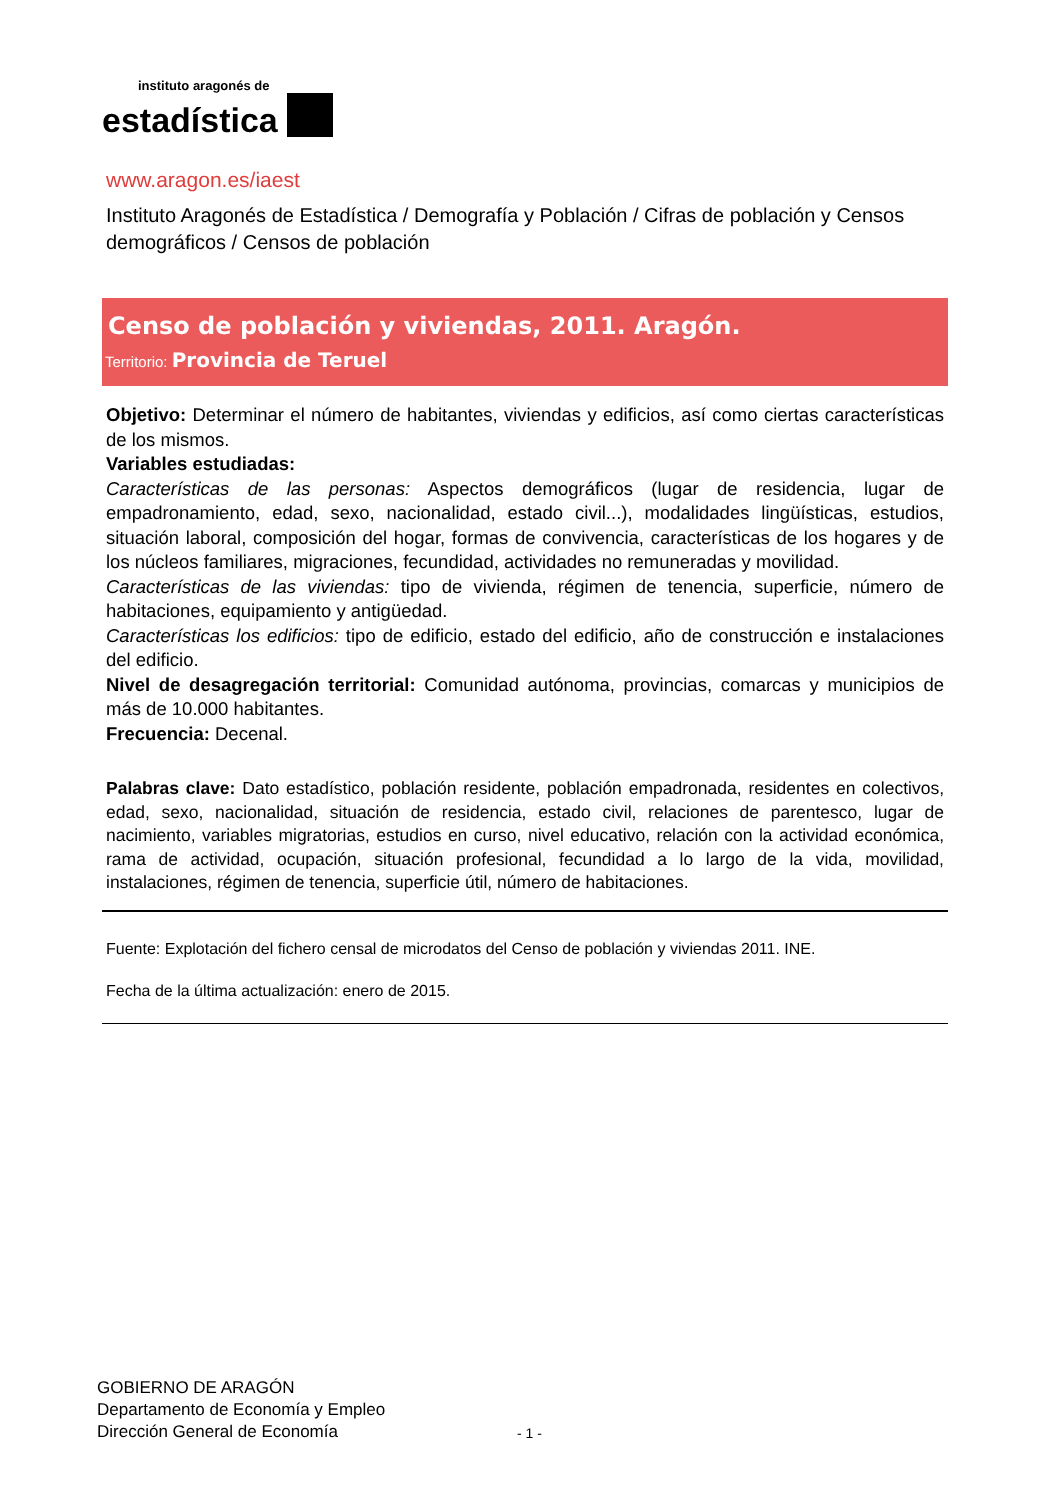instituto aragonés de
estadística
www.aragon.es/iaest
Instituto Aragonés de Estadística / Demografía y Población / Cifras de población y Censos demográficos / Censos de población
Censo de población y viviendas, 2011. Aragón.
Territorio: Provincia de Teruel
Objetivo: Determinar el número de habitantes, viviendas y edificios, así como ciertas características de los mismos.
Variables estudiadas:
Características de las personas: Aspectos demográficos (lugar de residencia, lugar de empadronamiento, edad, sexo, nacionalidad, estado civil...), modalidades lingüísticas, estudios, situación laboral, composición del hogar, formas de convivencia, características de los hogares y de los núcleos familiares, migraciones, fecundidad, actividades no remuneradas y movilidad.
Características de las viviendas: tipo de vivienda, régimen de tenencia, superficie, número de habitaciones, equipamiento y antigüedad.
Características los edificios: tipo de edificio, estado del edificio, año de construcción e instalaciones del edificio.
Nivel de desagregación territorial: Comunidad autónoma, provincias, comarcas y municipios de más de 10.000 habitantes.
Frecuencia: Decenal.
Palabras clave: Dato estadístico, población residente, población empadronada, residentes en colectivos, edad, sexo, nacionalidad, situación de residencia, estado civil, relaciones de parentesco, lugar de nacimiento, variables migratorias, estudios en curso, nivel educativo, relación con la actividad económica, rama de actividad, ocupación, situación profesional, fecundidad a lo largo de la vida, movilidad, instalaciones, régimen de tenencia, superficie útil, número de habitaciones.
Fuente: Explotación del fichero censal de microdatos del Censo de población y viviendas 2011. INE.
Fecha de la última actualización: enero de 2015.
GOBIERNO DE ARAGÓN
Departamento de Economía y Empleo
Dirección General de Economía
- 1 -